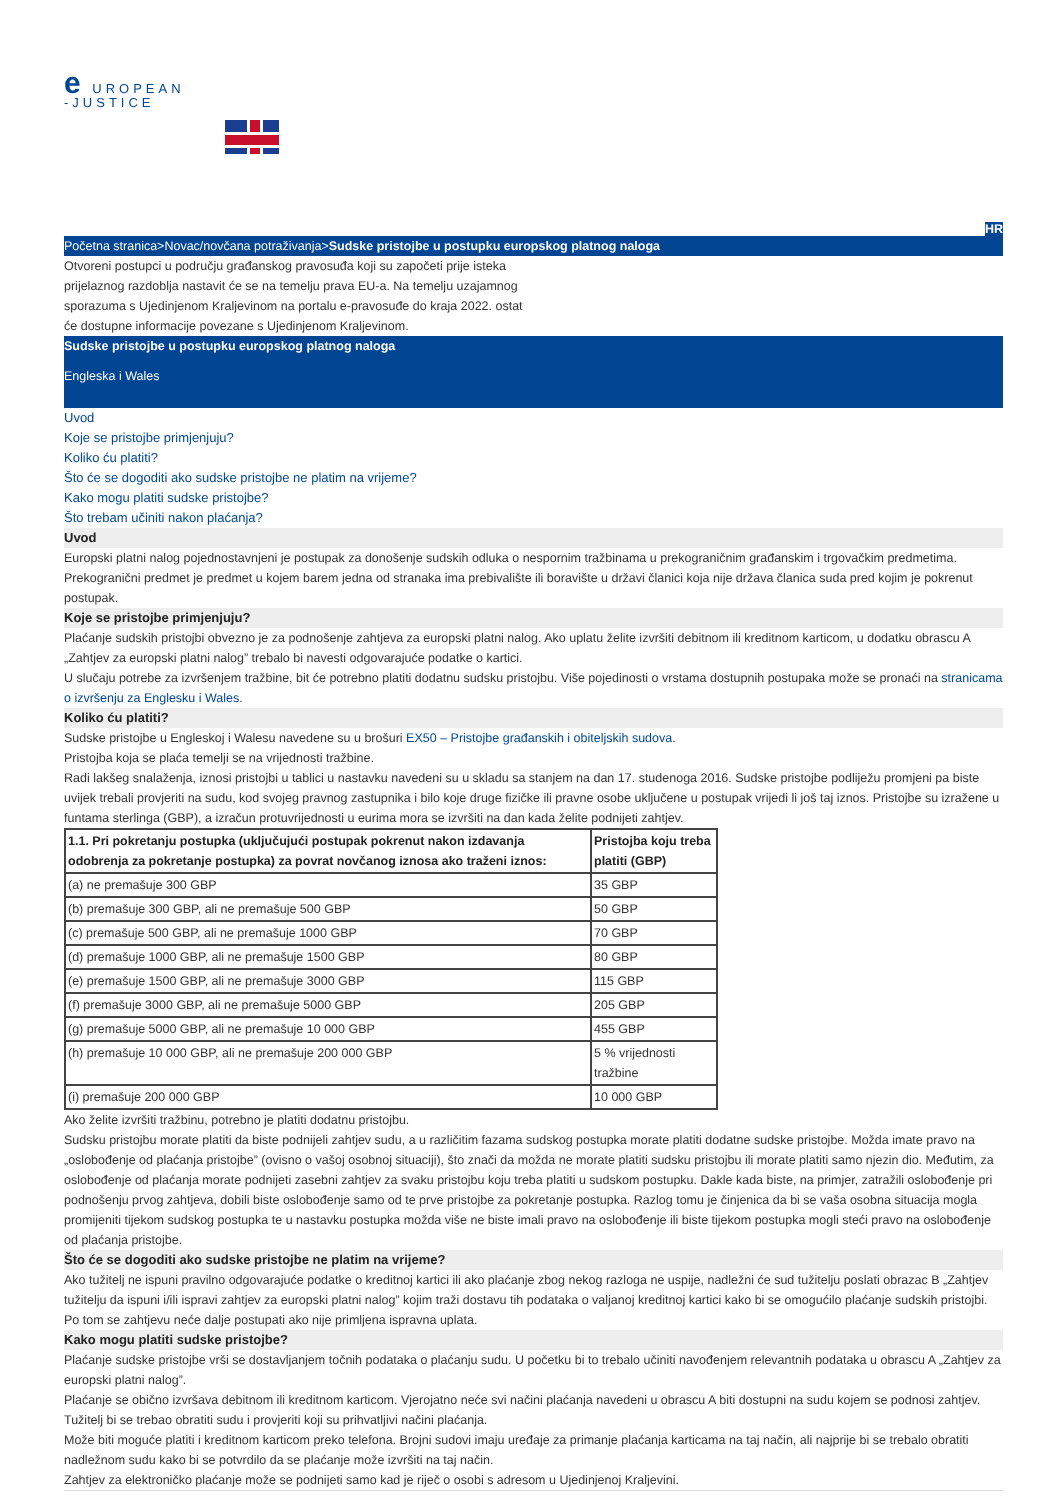e UROPEAN
-JUSTICE
HR
Početna stranica>Novac/novčana potraživanja>Sudske pristojbe u postupku europskog platnog naloga
Otvoreni postupci u području građanskog pravosuđa koji su započeti prije isteka prijelaznog razdoblja nastavit će se na temelju prava EU-a. Na temelju uzajamnog sporazuma s Ujedinjenom Kraljevinom na portalu e-pravosuđe do kraja 2022. ostat će dostupne informacije povezane s Ujedinjenom Kraljevinom.
Sudske pristojbe u postupku europskog platnog naloga
Engleska i Wales
Uvod
Koje se pristojbe primjenjuju?
Koliko ću platiti?
Što će se dogoditi ako sudske pristojbe ne platim na vrijeme?
Kako mogu platiti sudske pristojbe?
Što trebam učiniti nakon plaćanja?
Uvod
Europski platni nalog pojednostavnjeni je postupak za donošenje sudskih odluka o nespornim tražbinama u prekograničnim građanskim i trgovačkim predmetima. Prekogranični predmet je predmet u kojem barem jedna od stranaka ima prebivalište ili boravište u državi članici koja nije država članica suda pred kojim je pokrenut postupak.
Koje se pristojbe primjenjuju?
Plaćanje sudskih pristojbi obvezno je za podnošenje zahtjeva za europski platni nalog. Ako uplatu želite izvršiti debitnom ili kreditnom karticom, u dodatku obrascu A „Zahtjev za europski platni nalog” trebalo bi navesti odgovarajuće podatke o kartici.
U slučaju potrebe za izvršenjem tražbine, bit će potrebno platiti dodatnu sudsku pristojbu. Više pojedinosti o vrstama dostupnih postupaka može se pronaći na stranicama o izvršenju za Englesku i Wales.
Koliko ću platiti?
Sudske pristojbe u Engleskoj i Walesu navedene su u brošuri EX50 – Pristojbe građanskih i obiteljskih sudova.
Pristojba koja se plaća temelji se na vrijednosti tražbine.
Radi lakšeg snalaženja, iznosi pristojbi u tablici u nastavku navedeni su u skladu sa stanjem na dan 17. studenoga 2016. Sudske pristojbe podliježu promjeni pa biste uvijek trebali provjeriti na sudu, kod svojeg pravnog zastupnika i bilo koje druge fizičke ili pravne osobe uključene u postupak vrijedi li još taj iznos. Pristojbe su izražene u funtama sterlinga (GBP), a izračun protuvrijednosti u eurima mora se izvršiti na dan kada želite podnijeti zahtjev.
| 1.1. Pri pokretanju postupka (uključujući postupak pokrenut nakon izdavanja odobrenja za pokretanje postupka) za povrat novčanog iznosa ako traženi iznos: | Pristojba koju treba platiti (GBP) |
| --- | --- |
| (a) ne premašuje 300 GBP | 35 GBP |
| (b) premašuje 300 GBP, ali ne premašuje 500 GBP | 50 GBP |
| (c) premašuje 500 GBP, ali ne premašuje 1000 GBP | 70 GBP |
| (d) premašuje 1000 GBP, ali ne premašuje 1500 GBP | 80 GBP |
| (e) premašuje 1500 GBP, ali ne premašuje 3000 GBP | 115 GBP |
| (f) premašuje 3000 GBP, ali ne premašuje 5000 GBP | 205 GBP |
| (g) premašuje 5000 GBP, ali ne premašuje 10 000 GBP | 455 GBP |
| (h) premašuje 10 000 GBP, ali ne premašuje 200 000 GBP | 5 % vrijednosti tražbine |
| (i) premašuje 200 000 GBP | 10 000 GBP |
Ako želite izvršiti tražbinu, potrebno je platiti dodatnu pristojbu.
Sudsku pristojbu morate platiti da biste podnijeli zahtjev sudu, a u različitim fazama sudskog postupka morate platiti dodatne sudske pristojbe. Možda imate pravo na „oslobođenje od plaćanja pristojbe” (ovisno o vašoj osobnoj situaciji), što znači da možda ne morate platiti sudsku pristojbu ili morate platiti samo njezin dio. Međutim, za oslobođenje od plaćanja morate podnijeti zasebni zahtjev za svaku pristojbu koju treba platiti u sudskom postupku. Dakle kada biste, na primjer, zatražili oslobođenje pri podnošenju prvog zahtjeva, dobili biste oslobođenje samo od te prve pristojbe za pokretanje postupka. Razlog tomu je činjenica da bi se vaša osobna situacija mogla promijeniti tijekom sudskog postupka te u nastavku postupka možda više ne biste imali pravo na oslobođenje ili biste tijekom postupka mogli steći pravo na oslobođenje od plaćanja pristojbe.
Što će se dogoditi ako sudske pristojbe ne platim na vrijeme?
Ako tužitelj ne ispuni pravilno odgovarajuće podatke o kreditnoj kartici ili ako plaćanje zbog nekog razloga ne uspije, nadležni će sud tužitelju poslati obrazac B „Zahtjev tužitelju da ispuni i/ili ispravi zahtjev za europski platni nalog” kojim traži dostavu tih podataka o valjanoj kreditnoj kartici kako bi se omogućilo plaćanje sudskih pristojbi. Po tom se zahtjevu neće dalje postupati ako nije primljena ispravna uplata.
Kako mogu platiti sudske pristojbe?
Plaćanje sudske pristojbe vrši se dostavljanjem točnih podataka o plaćanju sudu. U početku bi to trebalo učiniti navođenjem relevantnih podataka u obrascu A „Zahtjev za europski platni nalog”.
Plaćanje se obično izvršava debitnom ili kreditnom karticom. Vjerojatno neće svi načini plaćanja navedeni u obrascu A biti dostupni na sudu kojem se podnosi zahtjev. Tužitelj bi se trebao obratiti sudu i provjeriti koji su prihvatljivi načini plaćanja.
Može biti moguće platiti i kreditnom karticom preko telefona. Brojni sudovi imaju uređaje za primanje plaćanja karticama na taj način, ali najprije bi se trebalo obratiti nadležnom sudu kako bi se potvrdilo da se plaćanje može izvršiti na taj način.
Zahtjev za elektroničko plaćanje može se podnijeti samo kad je riječ o osobi s adresom u Ujedinjenoj Kraljevini.